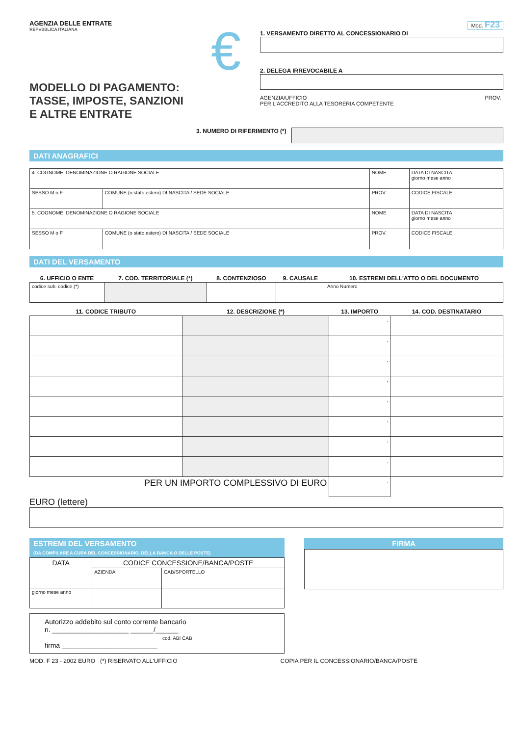AGENZIA DELLE ENTRATE
REPVBBLICA ITALIANA
MODELLO DI PAGAMENTO:
TASSE, IMPOSTE, SANZIONI
E ALTRE ENTRATE
€
Mod. F23
1. VERSAMENTO DIRETTO AL CONCESSIONARIO DI
2. DELEGA IRREVOCABILE A
AGENZIA/UFFICIO PROV.
PER L'ACCREDITO ALLA TESORERIA COMPETENTE
3. NUMERO DI RIFERIMENTO (*)
DATI ANAGRAFICI
| 4. COGNOME, DENOMINAZIONE O RAGIONE SOCIALE | | NOME | | DATA DI NASCITA giorno mese anno |
| SESSO M o F | COMUNE (o stato estero) DI NASCITA / SEDE SOCIALE | PROV. | CODICE FISCALE | |
| 5. COGNOME, DENOMINAZIONE O RAGIONE SOCIALE | | NOME | | DATA DI NASCITA giorno mese anno |
| SESSO M o F | COMUNE (o stato estero) DI NASCITA / SEDE SOCIALE | PROV. | CODICE FISCALE | |
DATI DEL VERSAMENTO
| 6. UFFICIO O ENTE | 7. COD. TERRITORIALE (*) | 8. CONTENZIOSO | 9. CAUSALE | 10. ESTREMI DELL'ATTO O DEL DOCUMENTO |
| --- | --- | --- | --- | --- |
| codice sub. codice (*) | | | | Anno Numero |
| 11. CODICE TRIBUTO | 12. DESCRIZIONE (*) | 13. IMPORTO | 14. COD. DESTINATARIO |
| --- | --- | --- | --- |
| | | , | |
| | | , | |
| | | , | |
| | | , | |
| | | , | |
| | | , | |
| | | , | |
| | | , | |
| PER UN IMPORTO COMPLESSIVO DI EURO | | , | |
EURO (lettere)
ESTREMI DEL VERSAMENTO
(DA COMPILARE A CURA DEL CONCESSIONARIO, DELLA BANCA O DELLE POSTE)
| DATA | CODICE CONCESSIONE/BANCA/POSTE | |
| | AZIENDA | CAB/SPORTELLO |
| giorno mese anno | | |
Autorizzo addebito sul conto corrente bancario
n. ____________________ ______/______
cod. ABI CAB
firma _________________________
FIRMA
MOD. F 23 - 2002 EURO (*) RISERVATO ALL'UFFICIO COPIA PER IL CONCESSIONARIO/BANCA/POSTE